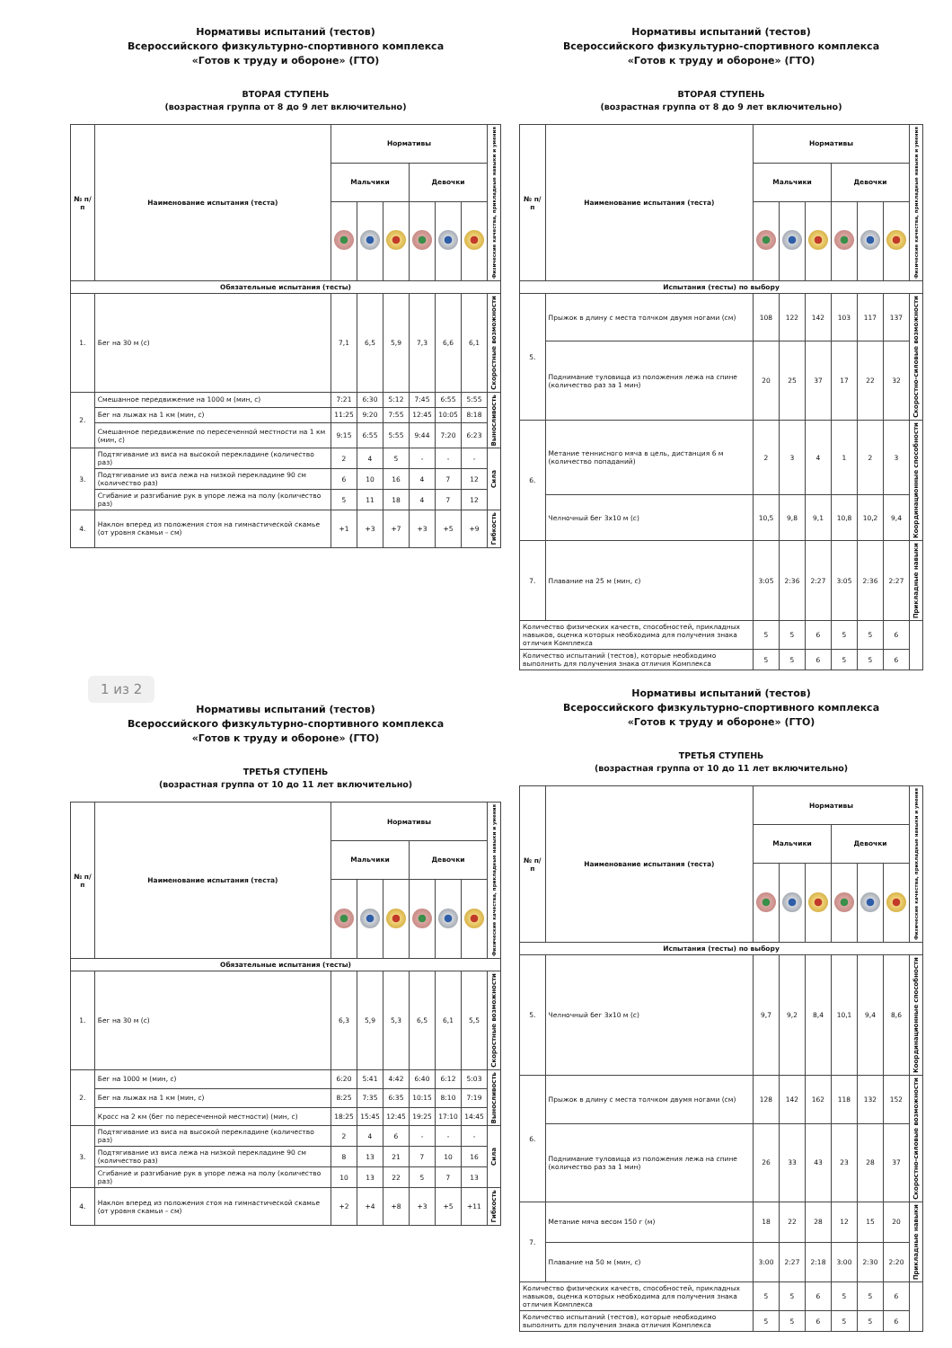Нормативы испытаний (тестов)
Всероссийского физкультурно-спортивного комплекса
«Готов к труду и обороне» (ГТО)
ВТОРАЯ СТУПЕНЬ
(возрастная группа от 8 до 9 лет включительно)
| № п/п | Наименование испытания (теста) | Нормативы | | | | | | Физические качества, прикладные навыки и умения |
| --- | --- | --- | --- | --- | --- | --- | --- | --- |
| | | Мальчики | | | Девочки | | | |
| Обязательные испытания (тесты) | | | | | | | | |
| 1. | Бег на 30 м (с) | 7,1 | 6,5 | 5,9 | 7,3 | 6,6 | 6,1 | Скоростные возможности |
| 2. | Смешанное передвижение на 1000 м (мин, с) | 7:21 | 6:30 | 5:12 | 7:45 | 6:55 | 5:55 | Выносливость |
| | Бег на лыжах на 1 км (мин, с) | 11:25 | 9:20 | 7:55 | 12:45 | 10:05 | 8:18 | |
| | Смешанное передвижение по пересеченной местности на 1 км (мин, с) | 9:15 | 6:55 | 5:55 | 9:44 | 7:20 | 6:23 | |
| 3. | Подтягивание из виса на высокой перекладине (количество раз) | 2 | 4 | 5 | - | - | - | Сила |
| | Подтягивание из виса лежа на низкой перекладине 90 см (количество раз) | 6 | 10 | 16 | 4 | 7 | 12 | |
| | Сгибание и разгибание рук в упоре лежа на полу (количество раз) | 5 | 11 | 18 | 4 | 7 | 12 | |
| 4. | Наклон вперед из положения стоя на гимнастической скамье (от уровня скамьи – см) | +1 | +3 | +7 | +3 | +5 | +9 | Гибкость |
Нормативы испытаний (тестов)
Всероссийского физкультурно-спортивного комплекса
«Готов к труду и обороне» (ГТО)
ВТОРАЯ СТУПЕНЬ
(возрастная группа от 8 до 9 лет включительно)
| № п/п | Наименование испытания (теста) | Нормативы | | | | | | Физические качества, прикладные навыки и умения |
| --- | --- | --- | --- | --- | --- | --- | --- | --- |
| | | Мальчики | | | Девочки | | | |
| Испытания (тесты) по выбору | | | | | | | | |
| 5. | Прыжок в длину с места толчком двумя ногами (см) | 108 | 122 | 142 | 103 | 117 | 137 | Скоростно-силовые возможности |
| | Поднимание туловища из положения лежа на спине (количество раз за 1 мин) | 20 | 25 | 37 | 17 | 22 | 32 | |
| 6. | Метание теннисного мяча в цель, дистанция 6 м (количество попаданий) | 2 | 3 | 4 | 1 | 2 | 3 | Координационные способности |
| | Челночный бег 3х10 м (с) | 10,5 | 9,8 | 9,1 | 10,8 | 10,2 | 9,4 | |
| 7. | Плавание на 25 м (мин, с) | 3:05 | 2:36 | 2:27 | 3:05 | 2:36 | 2:27 | Прикладные навыки |
| Количество физических качеств, способностей, прикладных навыков, оценка которых необходима для получения знака отличия Комплекса | | 5 | 5 | 6 | 5 | 5 | 6 | |
| Количество испытаний (тестов), которые необходимо выполнить для получения знака отличия Комплекса | | 5 | 5 | 6 | 5 | 5 | 6 | |
1 из 2
Нормативы испытаний (тестов)
Всероссийского физкультурно-спортивного комплекса
«Готов к труду и обороне» (ГТО)
ТРЕТЬЯ СТУПЕНЬ
(возрастная группа от 10 до 11 лет включительно)
| № п/п | Наименование испытания (теста) | Нормативы | | | | | | Физические качества, прикладные навыки и умения |
| --- | --- | --- | --- | --- | --- | --- | --- | --- |
| | | Мальчики | | | Девочки | | | |
| Обязательные испытания (тесты) | | | | | | | | |
| 1. | Бег на 30 м (с) | 6,3 | 5,9 | 5,3 | 6,5 | 6,1 | 5,5 | Скоростные возможности |
| 2. | Бег на 1000 м (мин, с) | 6:20 | 5:41 | 4:42 | 6:40 | 6:12 | 5:03 | Выносливость |
| | Бег на лыжах на 1 км (мин, с) | 8:25 | 7:35 | 6:35 | 10:15 | 8:10 | 7:19 | |
| | Кросс на 2 км (бег по пересеченной местности) (мин, с) | 18:25 | 15:45 | 12:45 | 19:25 | 17:10 | 14:45 | |
| 3. | Подтягивание из виса на высокой перекладине (количество раз) | 2 | 4 | 6 | - | - | - | Сила |
| | Подтягивание из виса лежа на низкой перекладине 90 см (количество раз) | 8 | 13 | 21 | 7 | 10 | 16 | |
| | Сгибание и разгибание рук в упоре лежа на полу (количество раз) | 10 | 13 | 22 | 5 | 7 | 13 | |
| 4. | Наклон вперед из положения стоя на гимнастической скамье (от уровня скамьи – см) | +2 | +4 | +8 | +3 | +5 | +11 | Гибкость |
Нормативы испытаний (тестов)
Всероссийского физкультурно-спортивного комплекса
«Готов к труду и обороне» (ГТО)
ТРЕТЬЯ СТУПЕНЬ
(возрастная группа от 10 до 11 лет включительно)
| № п/п | Наименование испытания (теста) | Нормативы | | | | | | Физические качества, прикладные навыки и умения |
| --- | --- | --- | --- | --- | --- | --- | --- | --- |
| | | Мальчики | | | Девочки | | | |
| Испытания (тесты) по выбору | | | | | | | | |
| 5. | Челночный бег 3х10 м (с) | 9,7 | 9,2 | 8,4 | 10,1 | 9,4 | 8,6 | Координационные способности |
| 6. | Прыжок в длину с места толчком двумя ногами (см) | 128 | 142 | 162 | 118 | 132 | 152 | Скоростно-силовые возможности |
| | Поднимание туловища из положения лежа на спине (количество раз за 1 мин) | 26 | 33 | 43 | 23 | 28 | 37 | |
| 7. | Метание мяча весом 150 г (м) | 18 | 22 | 28 | 12 | 15 | 20 | Прикладные навыки |
| | Плавание на 50 м (мин, с) | 3:00 | 2:27 | 2:18 | 3:00 | 2:30 | 2:20 | |
| Количество физических качеств, способностей, прикладных навыков, оценка которых необходима для получения знака отличия Комплекса | | 5 | 5 | 6 | 5 | 5 | 6 | |
| Количество испытаний (тестов), которые необходимо выполнить для получения знака отличия Комплекса | | 5 | 5 | 6 | 5 | 5 | 6 | |